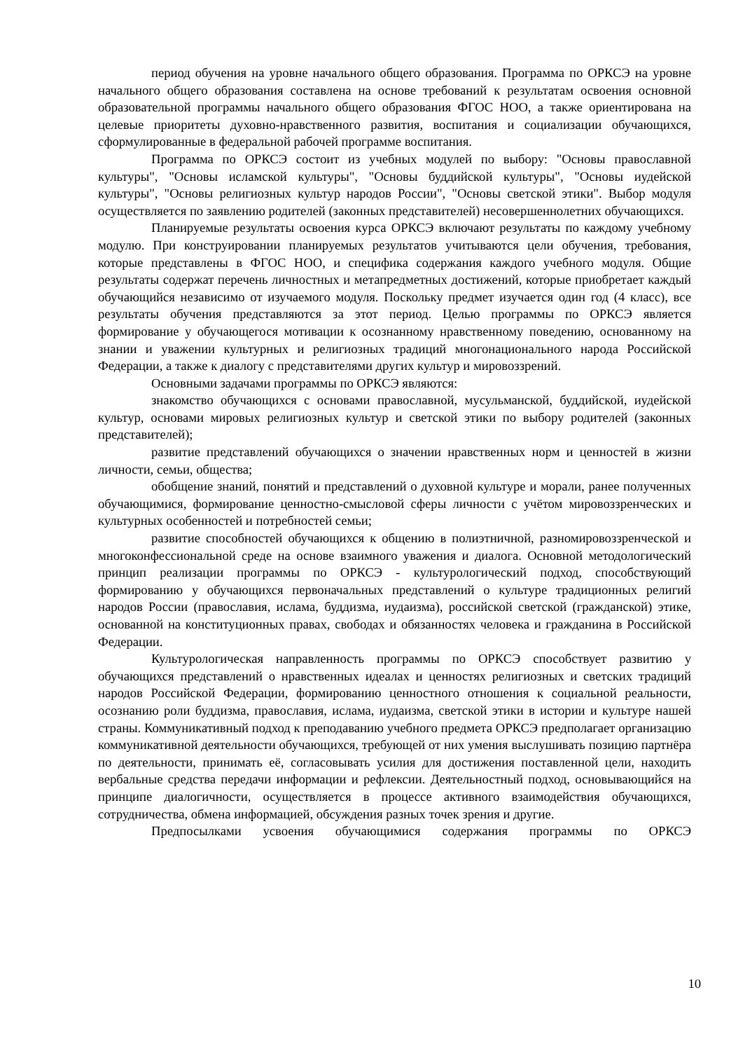период обучения на уровне начального общего образования. Программа по ОРКСЭ на уровне начального общего образования составлена на основе требований к результатам освоения основной образовательной программы начального общего образования ФГОС НОО, а также ориентирована на целевые приоритеты духовно-нравственного развития, воспитания и социализации обучающихся, сформулированные в федеральной рабочей программе воспитания.
Программа по ОРКСЭ состоит из учебных модулей по выбору: "Основы православной культуры", "Основы исламской культуры", "Основы буддийской культуры", "Основы иудейской культуры", "Основы религиозных культур народов России", "Основы светской этики". Выбор модуля осуществляется по заявлению родителей (законных представителей) несовершеннолетних обучающихся.
Планируемые результаты освоения курса ОРКСЭ включают результаты по каждому учебному модулю. При конструировании планируемых результатов учитываются цели обучения, требования, которые представлены в ФГОС НОО, и специфика содержания каждого учебного модуля. Общие результаты содержат перечень личностных и метапредметных достижений, которые приобретает каждый обучающийся независимо от изучаемого модуля. Поскольку предмет изучается один год (4 класс), все результаты обучения представляются за этот период. Целью программы по ОРКСЭ является формирование у обучающегося мотивации к осознанному нравственному поведению, основанному на знании и уважении культурных и религиозных традиций многонационального народа Российской Федерации, а также к диалогу с представителями других культур и мировоззрений.
Основными задачами программы по ОРКСЭ являются:
знакомство обучающихся с основами православной, мусульманской, буддийской, иудейской культур, основами мировых религиозных культур и светской этики по выбору родителей (законных представителей);
развитие представлений обучающихся о значении нравственных норм и ценностей в жизни личности, семьи, общества;
обобщение знаний, понятий и представлений о духовной культуре и морали, ранее полученных обучающимися, формирование ценностно-смысловой сферы личности с учётом мировоззренческих и культурных особенностей и потребностей семьи;
развитие способностей обучающихся к общению в полиэтничной, разномировоззренческой и многоконфессиональной среде на основе взаимного уважения и диалога. Основной методологический принцип реализации программы по ОРКСЭ - культурологический подход, способствующий формированию у обучающихся первоначальных представлений о культуре традиционных религий народов России (православия, ислама, буддизма, иудаизма), российской светской (гражданской) этике, основанной на конституционных правах, свободах и обязанностях человека и гражданина в Российской Федерации.
Культурологическая направленность программы по ОРКСЭ способствует развитию у обучающихся представлений о нравственных идеалах и ценностях религиозных и светских традиций народов Российской Федерации, формированию ценностного отношения к социальной реальности, осознанию роли буддизма, православия, ислама, иудаизма, светской этики в истории и культуре нашей страны. Коммуникативный подход к преподаванию учебного предмета ОРКСЭ предполагает организацию коммуникативной деятельности обучающихся, требующей от них умения выслушивать позицию партнёра по деятельности, принимать её, согласовывать усилия для достижения поставленной цели, находить вербальные средства передачи информации и рефлексии. Деятельностный подход, основывающийся на принципе диалогичности, осуществляется в процессе активного взаимодействия обучающихся, сотрудничества, обмена информацией, обсуждения разных точек зрения и другие.
Предпосылками усвоения обучающимися содержания программы по ОРКСЭ
10